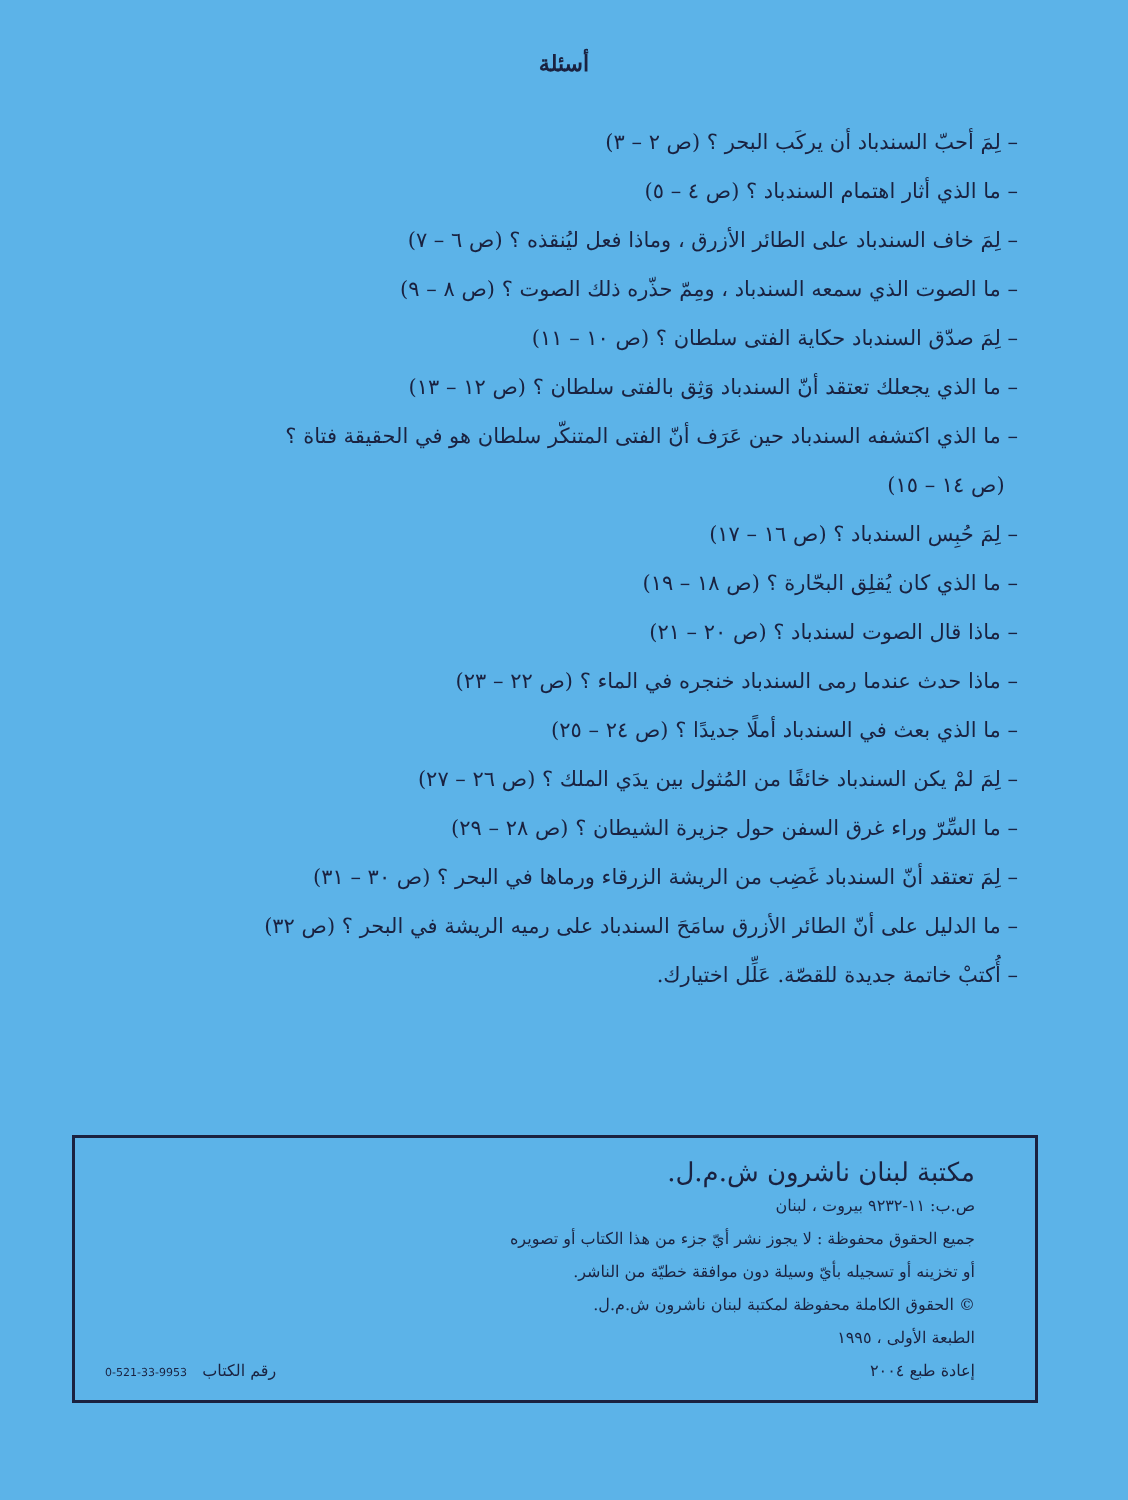أسئلة
– لِمَ أحبّ السندباد أن يركَب البحر ؟ (ص ٢ – ٣)
– ما الذي أثار اهتمام السندباد ؟ (ص ٤ – ٥)
– لِمَ خاف السندباد على الطائر الأزرق ، وماذا فعل ليُنقذه ؟ (ص ٦ – ٧)
– ما الصوت الذي سمعه السندباد ، ومِمّ حذّره ذلك الصوت ؟ (ص ٨ – ٩)
– لِمَ صدّق السندباد حكاية الفتى سلطان ؟ (ص ١٠ – ١١)
– ما الذي يجعلك تعتقد أنّ السندباد وَثِق بالفتى سلطان ؟ (ص ١٢ – ١٣)
– ما الذي اكتشفه السندباد حين عَرَف أنّ الفتى المتنكّر سلطان هو في الحقيقة فتاة ؟
(ص ١٤ – ١٥)
– لِمَ حُبِس السندباد ؟ (ص ١٦ – ١٧)
– ما الذي كان يُقلِق البحّارة ؟ (ص ١٨ – ١٩)
– ماذا قال الصوت لسندباد ؟ (ص ٢٠ – ٢١)
– ماذا حدث عندما رمى السندباد خنجره في الماء ؟ (ص ٢٢ – ٢٣)
– ما الذي بعث في السندباد أملًا جديدًا ؟ (ص ٢٤ – ٢٥)
– لِمَ لمْ يكن السندباد خائفًا من المُثول بين يدَي الملك ؟ (ص ٢٦ – ٢٧)
– ما السِّرّ وراء غرق السفن حول جزيرة الشيطان ؟ (ص ٢٨ – ٢٩)
– لِمَ تعتقد أنّ السندباد غَضِب من الريشة الزرقاء ورماها في البحر ؟ (ص ٣٠ – ٣١)
– ما الدليل على أنّ الطائر الأزرق سامَحَ السندباد على رميه الريشة في البحر ؟ (ص ٣٢)
– أُكتبْ خاتمة جديدة للقصّة. عَلِّل اختيارك.
مكتبة لبنان ناشرون ش.م.ل.
ص.ب: ١١-٩٢٣٢ بيروت ، لبنان
جميع الحقوق محفوظة : لا يجوز نشر أيّ جزء من هذا الكتاب أو تصويره
أو تخزينه أو تسجيله بأيّ وسيلة دون موافقة خطيّة من الناشر.
© الحقوق الكاملة محفوظة لمكتبة لبنان ناشرون ش.م.ل.
الطبعة الأولى ، ١٩٩٥
إعادة طبع ٢٠٠٤ رقم الكتاب 9953-33-521-0